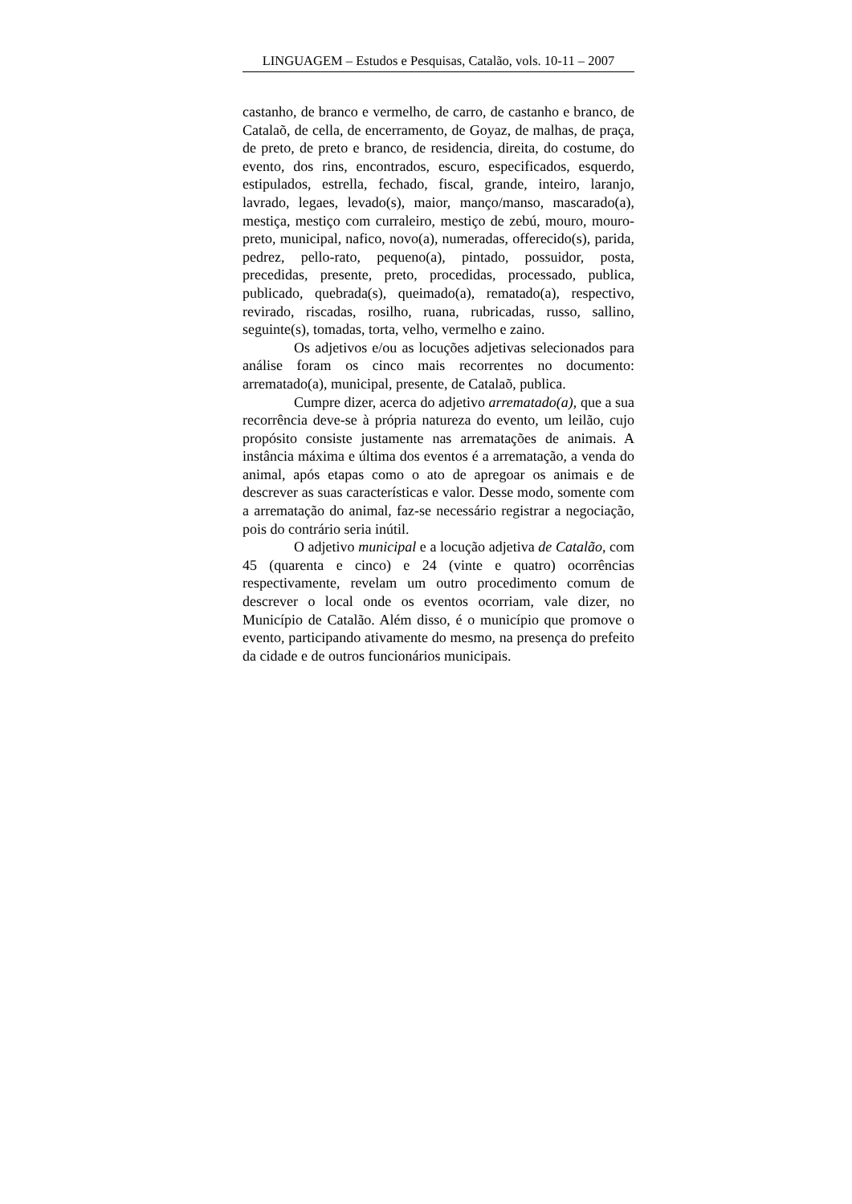LINGUAGEM – Estudos e Pesquisas, Catalão, vols. 10-11 – 2007
castanho, de branco e vermelho, de carro, de castanho e branco, de Catalaõ, de cella, de encerramento, de Goyaz, de malhas, de praça, de preto, de preto e branco, de residencia, direita, do costume, do evento, dos rins, encontrados, escuro, especificados, esquerdo, estipulados, estrella, fechado, fiscal, grande, inteiro, laranjo, lavrado, legaes, levado(s), maior, manço/manso, mascarado(a), mestiça, mestiço com curraleiro, mestiço de zebú, mouro, mouro-preto, municipal, nafico, novo(a), numeradas, offerecido(s), parida, pedrez, pello-rato, pequeno(a), pintado, possuidor, posta, precedidas, presente, preto, procedidas, processado, publica, publicado, quebrada(s), queimado(a), rematado(a), respectivo, revirado, riscadas, rosilho, ruana, rubricadas, russo, sallino, seguinte(s), tomadas, torta, velho, vermelho e zaino.
Os adjetivos e/ou as locuções adjetivas selecionados para análise foram os cinco mais recorrentes no documento: arrematado(a), municipal, presente, de Catalaõ, publica.
Cumpre dizer, acerca do adjetivo arrematado(a), que a sua recorrência deve-se à própria natureza do evento, um leilão, cujo propósito consiste justamente nas arrematações de animais. A instância máxima e última dos eventos é a arrematação, a venda do animal, após etapas como o ato de apregoar os animais e de descrever as suas características e valor. Desse modo, somente com a arrematação do animal, faz-se necessário registrar a negociação, pois do contrário seria inútil.
O adjetivo municipal e a locução adjetiva de Catalão, com 45 (quarenta e cinco) e 24 (vinte e quatro) ocorrências respectivamente, revelam um outro procedimento comum de descrever o local onde os eventos ocorriam, vale dizer, no Município de Catalão. Além disso, é o município que promove o evento, participando ativamente do mesmo, na presença do prefeito da cidade e de outros funcionários municipais.